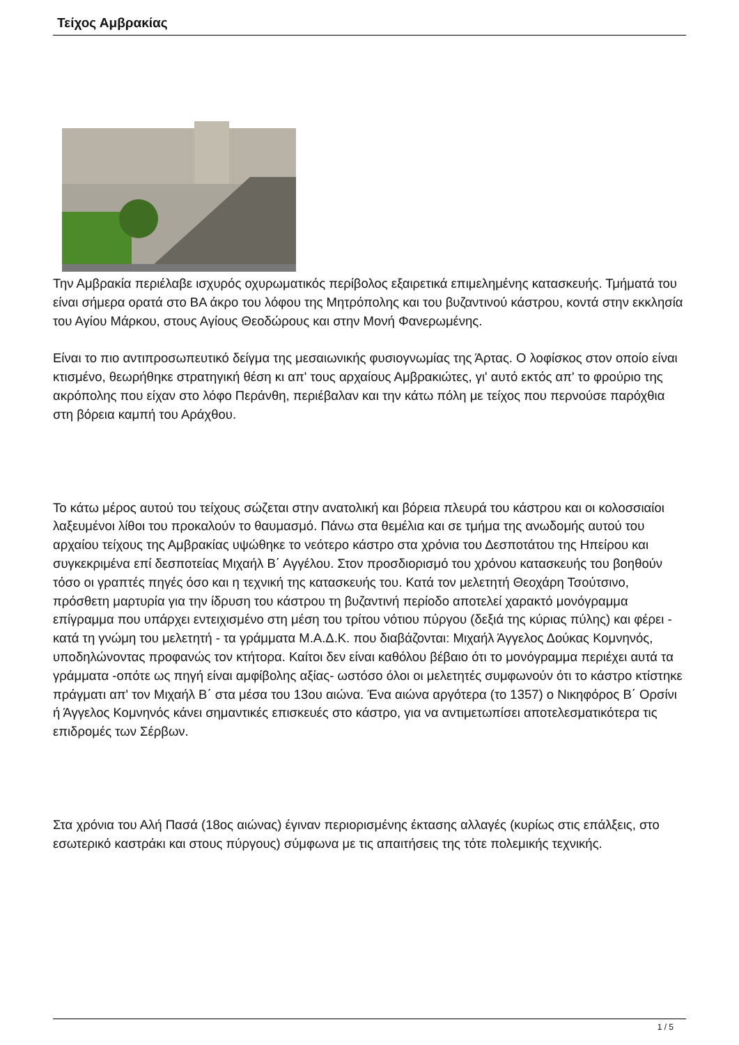Τείχος Αμβρακίας
Την Αμβρακία περιέλαβε ισχυρός οχυρωματικός περίβολος εξαιρετικά επιμελημένης κατασκευής. Τμήματά του είναι σήμερα ορατά στο ΒΑ άκρο του λόφου της Μητρόπολης και του βυζαντινού κάστρου, κοντά στην εκκλησία του Αγίου Μάρκου, στους Αγίους Θεοδώρους και στην Μονή Φανερωμένης.
Είναι το πιο αντιπροσωπευτικό δείγμα της μεσαιωνικής φυσιογνωμίας της Άρτας. Ο λοφίσκος στον οποίο είναι κτισμένο, θεωρήθηκε στρατηγική θέση κι απ' τους αρχαίους Αμβρακιώτες, γι' αυτό εκτός απ' το φρούριο της ακρόπολης που είχαν στο λόφο Περάνθη, περιέβαλαν και την κάτω πόλη με τείχος που περνούσε παρόχθια στη βόρεια καμπή του Αράχθου.
Το κάτω μέρος αυτού του τείχους σώζεται στην ανατολική και βόρεια πλευρά του κάστρου και οι κολοσσιαίοι λαξευμένοι λίθοι του προκαλούν το θαυμασμό. Πάνω στα θεμέλια και σε τμήμα της ανωδομής αυτού του αρχαίου τείχους της Αμβρακίας υψώθηκε το νεότερο κάστρο στα χρόνια του Δεσποτάτου της Ηπείρου και συγκεκριμένα επί δεσποτείας Μιχαήλ Β΄ Αγγέλου. Στον προσδιορισμό του χρόνου κατασκευής του βοηθούν τόσο οι γραπτές πηγές όσο και η τεχνική της κατασκευής του. Κατά τον μελετητή Θεοχάρη Τσούτσινο, πρόσθετη μαρτυρία για την ίδρυση του κάστρου τη βυζαντινή περίοδο αποτελεί χαρακτό μονόγραμμα επίγραμμα που υπάρχει εντειχισμένο στη μέση του τρίτου νότιου πύργου (δεξιά της κύριας πύλης) και φέρει - κατά τη γνώμη του μελετητή - τα γράμματα Μ.Α.Δ.Κ. που διαβάζονται: Μιχαήλ Άγγελος Δούκας Κομνηνός, υποδηλώνοντας προφανώς τον κτήτορα. Καίτοι δεν είναι καθόλου βέβαιο ότι το μονόγραμμα περιέχει αυτά τα γράμματα -οπότε ως πηγή είναι αμφίβολης αξίας- ωστόσο όλοι οι μελετητές συμφωνούν ότι το κάστρο κτίστηκε πράγματι απ' τον Μιχαήλ Β΄ στα μέσα του 13ου αιώνα. Ένα αιώνα αργότερα (το 1357) ο Νικηφόρος Β΄ Ορσίνι ή Άγγελος Κομνηνός κάνει σημαντικές επισκευές στο κάστρο, για να αντιμετωπίσει αποτελεσματικότερα τις επιδρομές των Σέρβων.
Στα χρόνια του Αλή Πασά (18ος αιώνας) έγιναν περιορισμένης έκτασης αλλαγές (κυρίως στις επάλξεις, στο εσωτερικό καστράκι και στους πύργους) σύμφωνα με τις απαιτήσεις της τότε πολεμικής τεχνικής.
1 / 5